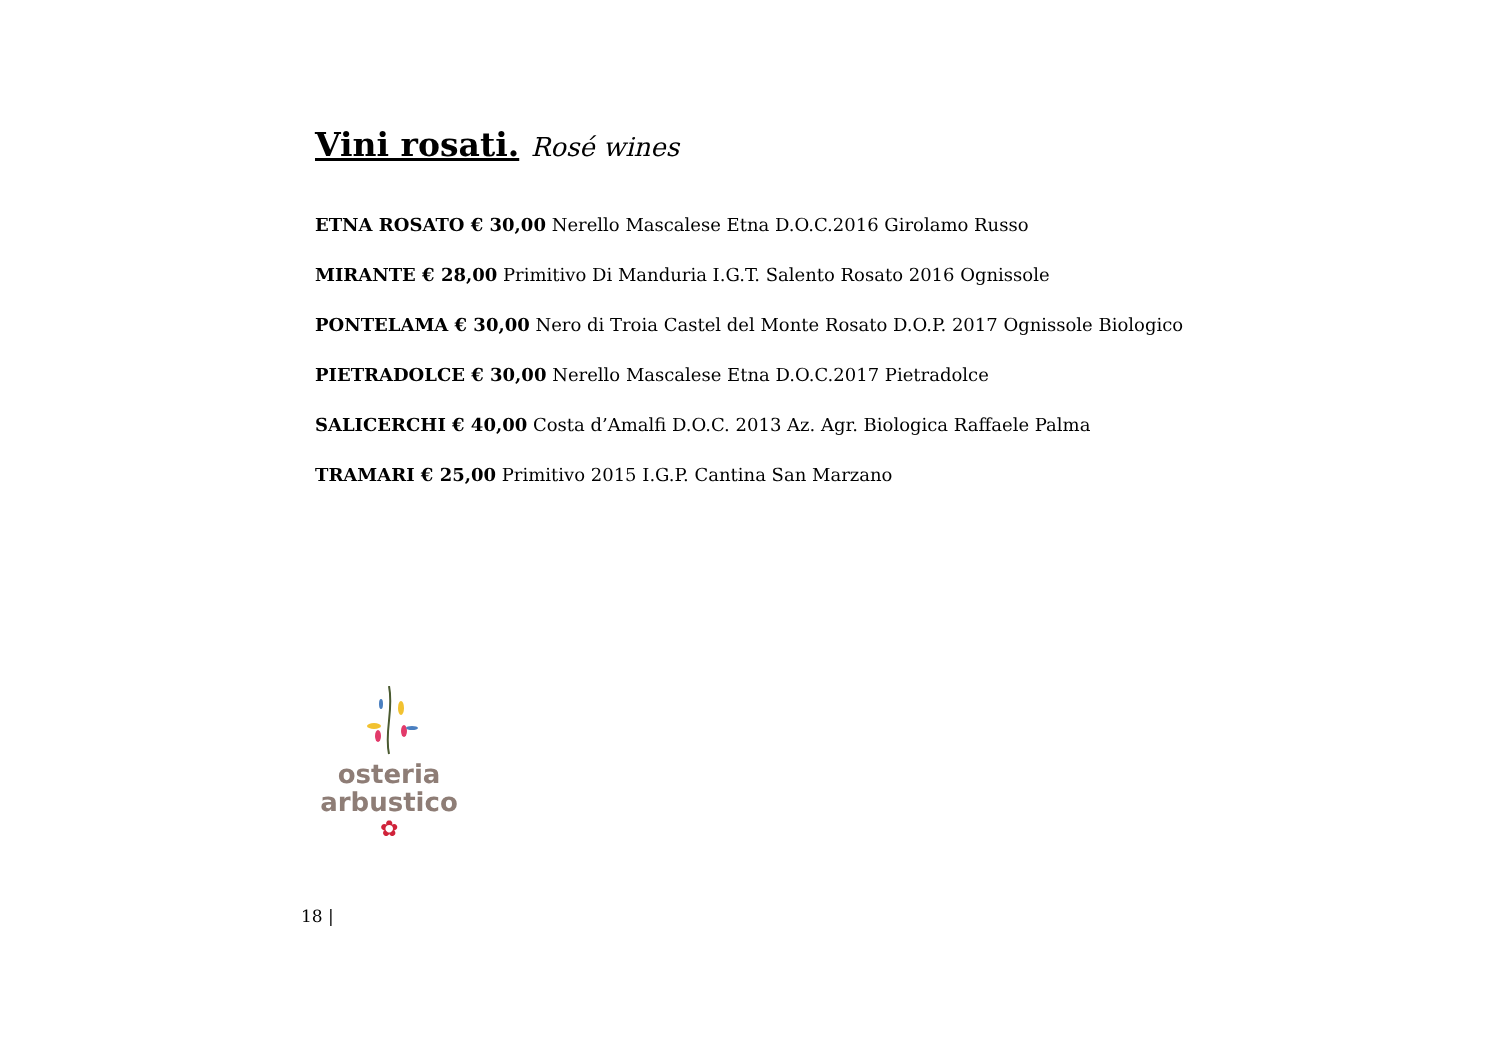Vini rosati. Rosé wines
ETNA ROSATO € 30,00 Nerello Mascalese Etna D.O.C.2016 Girolamo Russo
MIRANTE € 28,00 Primitivo Di Manduria I.G.T. Salento Rosato 2016 Ognissole
PONTELAMA € 30,00 Nero di Troia Castel del Monte Rosato D.O.P. 2017 Ognissole Biologico
PIETRADOLCE € 30,00 Nerello Mascalese Etna D.O.C.2017 Pietradolce
SALICERCHI € 40,00 Costa d’Amalfi D.O.C. 2013 Az. Agr. Biologica Raffaele Palma
TRAMARI € 25,00 Primitivo 2015 I.G.P. Cantina San Marzano
osteria
arbustico
✿
18 |